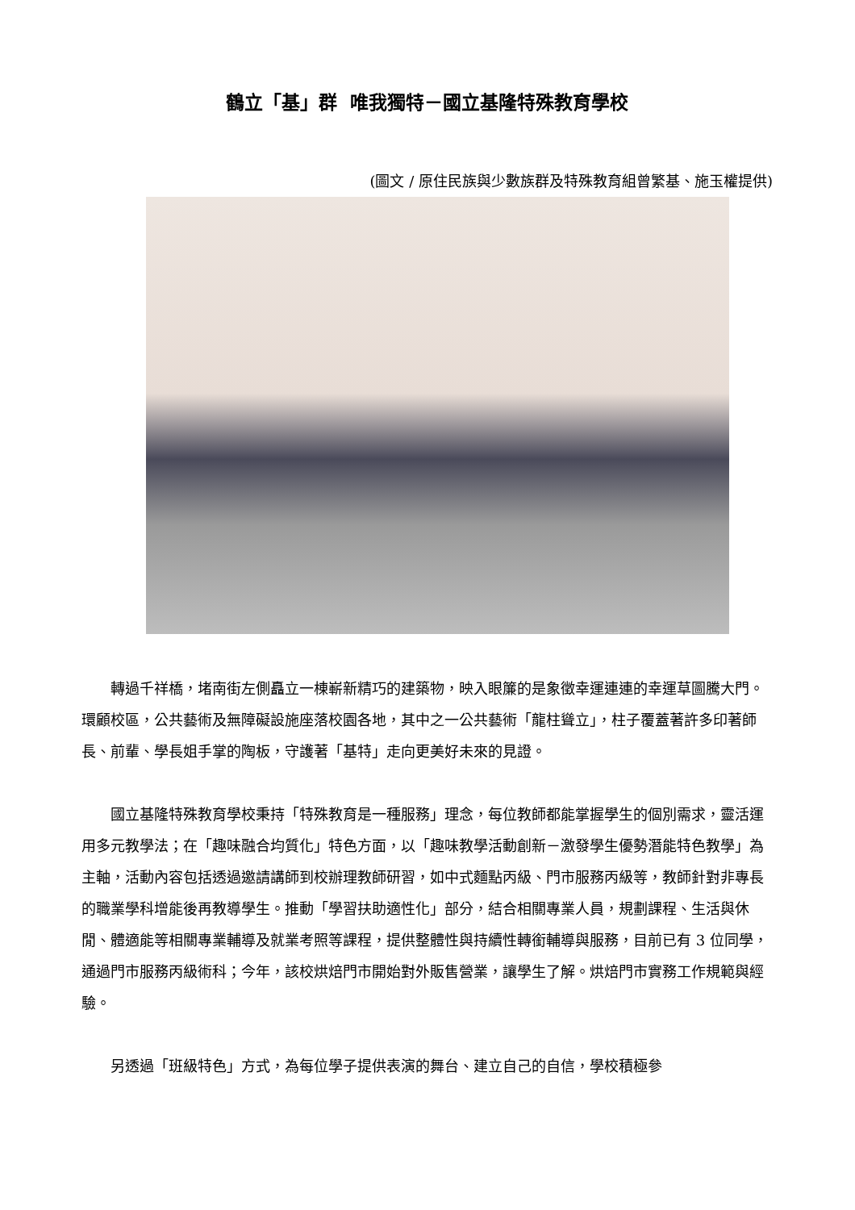鶴立「基」群 唯我獨特－國立基隆特殊教育學校
(圖文 / 原住民族與少數族群及特殊教育組曾繁基、施玉權提供)
轉過千祥橋，堵南街左側矗立一棟嶄新精巧的建築物，映入眼簾的是象徵幸運連連的幸運草圖騰大門。環顧校區，公共藝術及無障礙設施座落校園各地，其中之一公共藝術「龍柱聳立」，柱子覆蓋著許多印著師長、前輩、學長姐手掌的陶板，守護著「基特」走向更美好未來的見證。
國立基隆特殊教育學校秉持「特殊教育是一種服務」理念，每位教師都能掌握學生的個別需求，靈活運用多元教學法；在「趣味融合均質化」特色方面，以「趣味教學活動創新－激發學生優勢潛能特色教學」為主軸，活動內容包括透過邀請講師到校辦理教師研習，如中式麵點丙級、門市服務丙級等，教師針對非專長的職業學科增能後再教導學生。推動「學習扶助適性化」部分，結合相關專業人員，規劃課程、生活與休閒、體適能等相關專業輔導及就業考照等課程，提供整體性與持續性轉銜輔導與服務，目前已有 3 位同學，通過門市服務丙級術科；今年，該校烘焙門市開始對外販售營業，讓學生了解。烘焙門市實務工作規範與經驗。
另透過「班級特色」方式，為每位學子提供表演的舞台、建立自己的自信，學校積極參